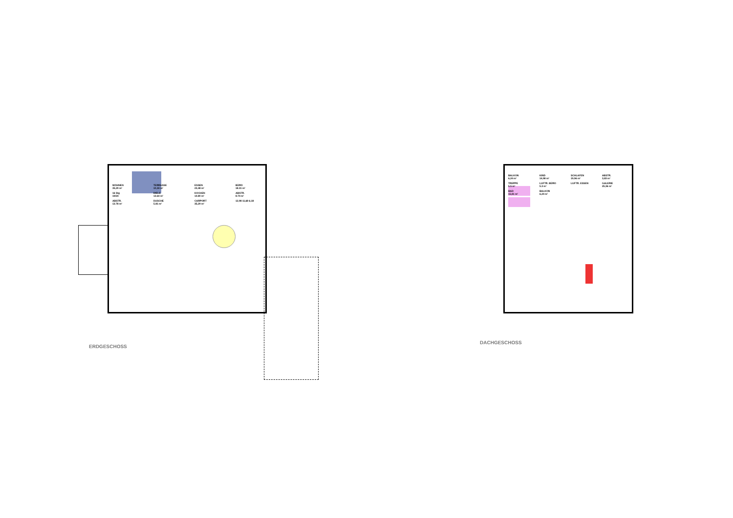WOHNEN
35,29 m²
TERRASSE
10,34 m²
ESSEN
23,48 m²
BÜRO
18.31 m²
16 Stg
19/24
DIELE
13.64 m²
KOCHEN
14.80 m²
ABSTR.
8.74 m²
ABSTR.
13.78 m²
DUSCHE
5.81 m²
CARPORT
35,29 m²
12,98 11,68 6,18
ERDGESCHOSS
BALKON
6,24 m²
KIND
14,98 m²
SCHLAFEN
19,96 m²
ABSTR.
3,83 m²
TREPPE
5.5 m²
LUFTR. BÜRO
5.3 m²
LUFTR. ESSEN
GALERIE
25,36 m²
BAD
15,81 m²
BALKON
6,24 m²
DACHGESCHOSS